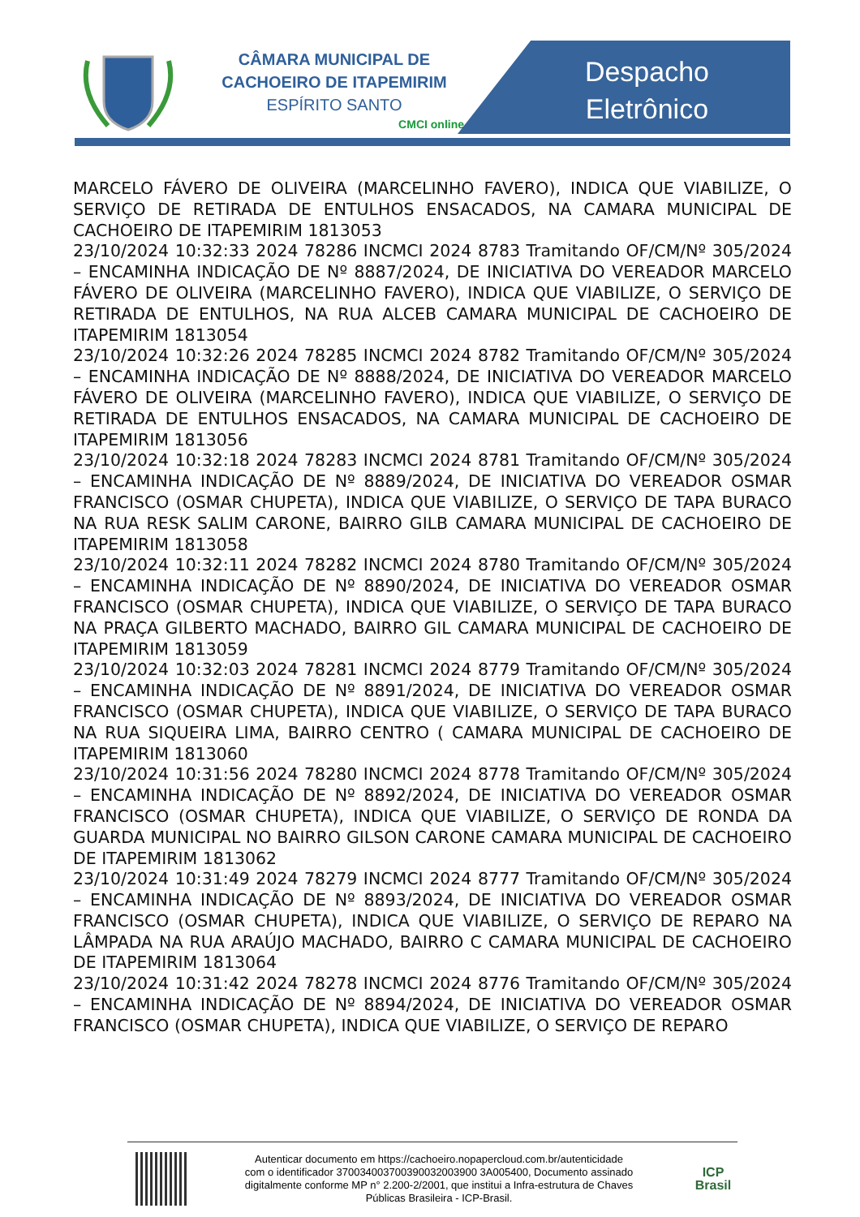CÂMARA MUNICIPAL DE
CACHOEIRO DE ITAPEMIRIM
ESPÍRITO SANTO
CMCI online
Despacho
Eletrônico
MARCELO FÁVERO DE OLIVEIRA (MARCELINHO FAVERO), INDICA QUE VIABILIZE, O SERVIÇO DE RETIRADA DE ENTULHOS ENSACADOS, NA CAMARA MUNICIPAL DE CACHOEIRO DE ITAPEMIRIM 1813053
23/10/2024 10:32:33 2024 78286 INCMCI 2024 8783 Tramitando OF/CM/Nº 305/2024 – ENCAMINHA INDICAÇÃO DE Nº 8887/2024, DE INICIATIVA DO VEREADOR MARCELO FÁVERO DE OLIVEIRA (MARCELINHO FAVERO), INDICA QUE VIABILIZE, O SERVIÇO DE RETIRADA DE ENTULHOS, NA RUA ALCEB CAMARA MUNICIPAL DE CACHOEIRO DE ITAPEMIRIM 1813054
23/10/2024 10:32:26 2024 78285 INCMCI 2024 8782 Tramitando OF/CM/Nº 305/2024 – ENCAMINHA INDICAÇÃO DE Nº 8888/2024, DE INICIATIVA DO VEREADOR MARCELO FÁVERO DE OLIVEIRA (MARCELINHO FAVERO), INDICA QUE VIABILIZE, O SERVIÇO DE RETIRADA DE ENTULHOS ENSACADOS, NA CAMARA MUNICIPAL DE CACHOEIRO DE ITAPEMIRIM 1813056
23/10/2024 10:32:18 2024 78283 INCMCI 2024 8781 Tramitando OF/CM/Nº 305/2024 – ENCAMINHA INDICAÇÃO DE Nº 8889/2024, DE INICIATIVA DO VEREADOR OSMAR FRANCISCO (OSMAR CHUPETA), INDICA QUE VIABILIZE, O SERVIÇO DE TAPA BURACO NA RUA RESK SALIM CARONE, BAIRRO GILB CAMARA MUNICIPAL DE CACHOEIRO DE ITAPEMIRIM 1813058
23/10/2024 10:32:11 2024 78282 INCMCI 2024 8780 Tramitando OF/CM/Nº 305/2024 – ENCAMINHA INDICAÇÃO DE Nº 8890/2024, DE INICIATIVA DO VEREADOR OSMAR FRANCISCO (OSMAR CHUPETA), INDICA QUE VIABILIZE, O SERVIÇO DE TAPA BURACO NA PRAÇA GILBERTO MACHADO, BAIRRO GIL CAMARA MUNICIPAL DE CACHOEIRO DE ITAPEMIRIM 1813059
23/10/2024 10:32:03 2024 78281 INCMCI 2024 8779 Tramitando OF/CM/Nº 305/2024 – ENCAMINHA INDICAÇÃO DE Nº 8891/2024, DE INICIATIVA DO VEREADOR OSMAR FRANCISCO (OSMAR CHUPETA), INDICA QUE VIABILIZE, O SERVIÇO DE TAPA BURACO NA RUA SIQUEIRA LIMA, BAIRRO CENTRO ( CAMARA MUNICIPAL DE CACHOEIRO DE ITAPEMIRIM 1813060
23/10/2024 10:31:56 2024 78280 INCMCI 2024 8778 Tramitando OF/CM/Nº 305/2024 – ENCAMINHA INDICAÇÃO DE Nº 8892/2024, DE INICIATIVA DO VEREADOR OSMAR FRANCISCO (OSMAR CHUPETA), INDICA QUE VIABILIZE, O SERVIÇO DE RONDA DA GUARDA MUNICIPAL NO BAIRRO GILSON CARONE CAMARA MUNICIPAL DE CACHOEIRO DE ITAPEMIRIM 1813062
23/10/2024 10:31:49 2024 78279 INCMCI 2024 8777 Tramitando OF/CM/Nº 305/2024 – ENCAMINHA INDICAÇÃO DE Nº 8893/2024, DE INICIATIVA DO VEREADOR OSMAR FRANCISCO (OSMAR CHUPETA), INDICA QUE VIABILIZE, O SERVIÇO DE REPARO NA LÂMPADA NA RUA ARAÚJO MACHADO, BAIRRO C CAMARA MUNICIPAL DE CACHOEIRO DE ITAPEMIRIM 1813064
23/10/2024 10:31:42 2024 78278 INCMCI 2024 8776 Tramitando OF/CM/Nº 305/2024 – ENCAMINHA INDICAÇÃO DE Nº 8894/2024, DE INICIATIVA DO VEREADOR OSMAR FRANCISCO (OSMAR CHUPETA), INDICA QUE VIABILIZE, O SERVIÇO DE REPARO
Autenticar documento em https://cachoeiro.nopapercloud.com.br/autenticidade
com o identificador 370034003700390032003900 3A005400, Documento assinado
digitalmente conforme MP n° 2.200-2/2001, que institui a Infra-estrutura de Chaves
Públicas Brasileira - ICP-Brasil.
ICP
Brasil